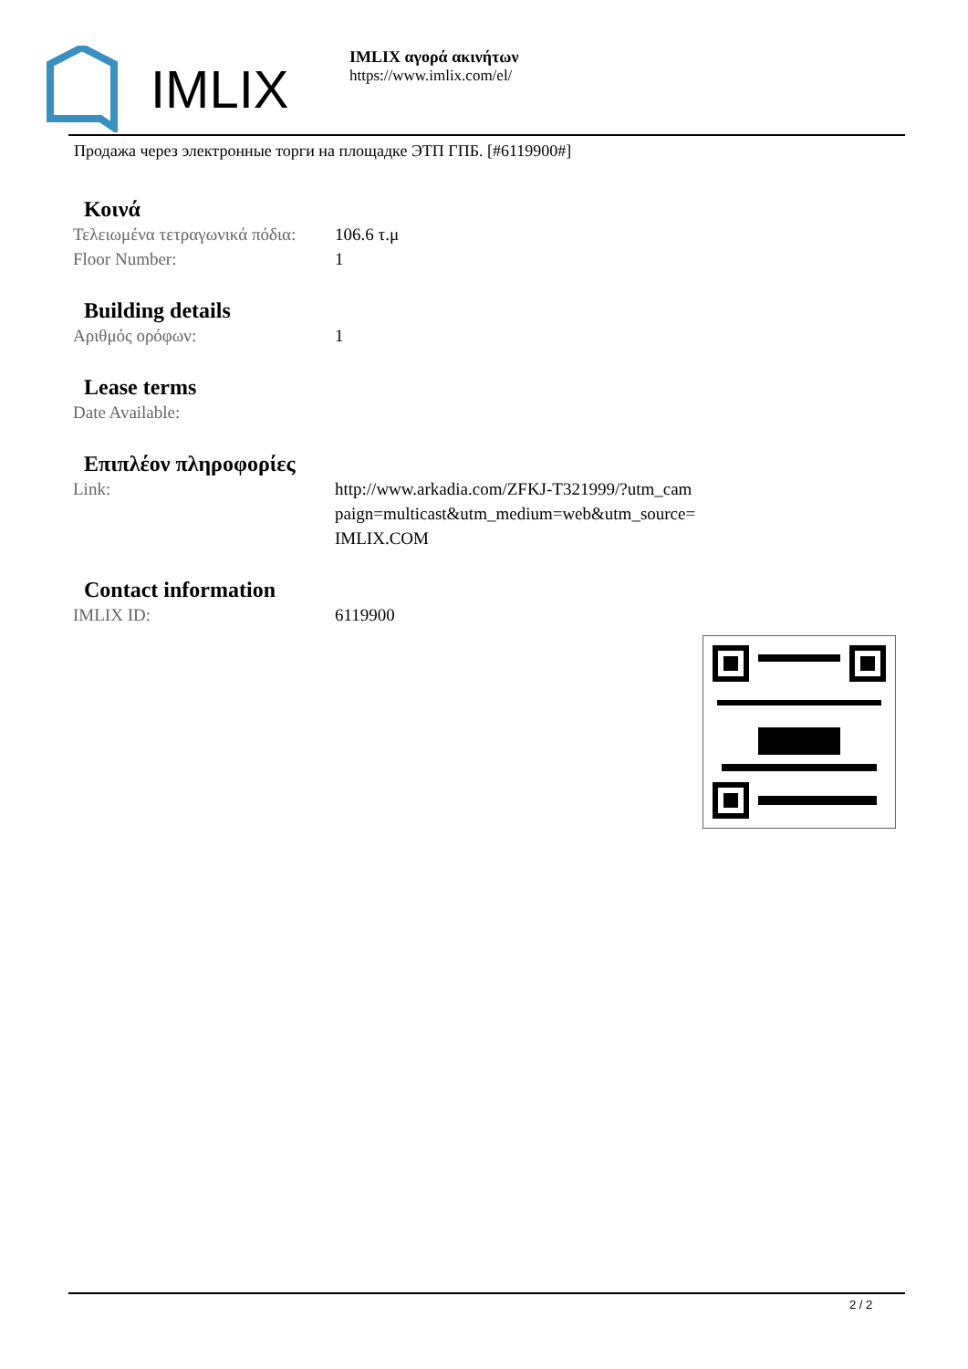IMLIX
IMLIX αγορά ακινήτων
https://www.imlix.com/el/
Продажа через электронные торги на площадке ЭТП ГПБ. [#6119900#]
Κοινά
| Τελειωμένα τετραγωνικά πόδια: | 106.6 τ.μ |
| Floor Number: | 1 |
Building details
| Αριθμός ορόφων: | 1 |
Lease terms
| Date Available: | |
Επιπλέον πληροφορίες
| Link: | http://www.arkadia.com/ZFKJ-T321999/?utm_cam paign=multicast&utm_medium=web&utm_source= IMLIX.COM |
Contact information
| IMLIX ID: | 6119900 |
2 / 2